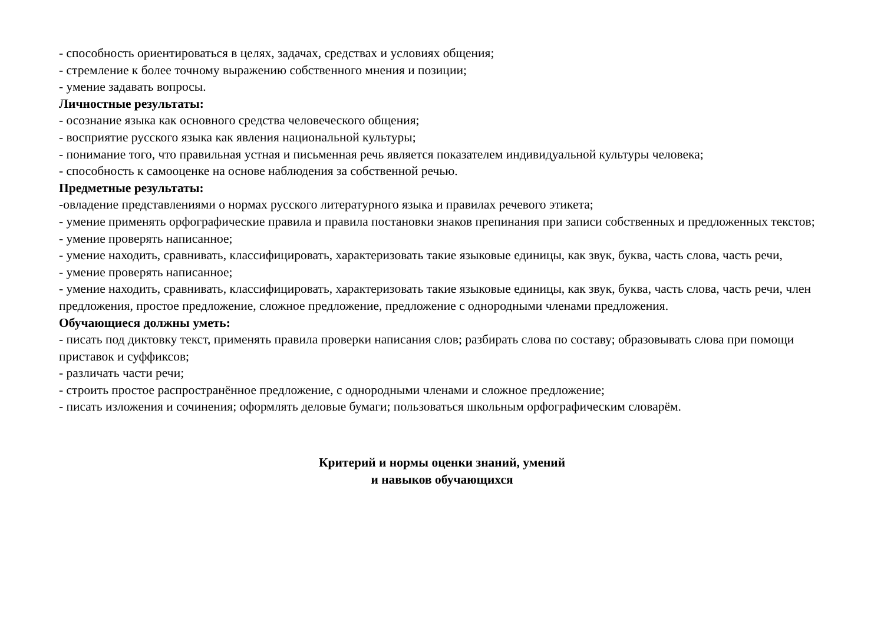- способность ориентироваться в целях, задачах, средствах и условиях общения;
- стремление к более точному выражению собственного мнения и позиции;
- умение задавать вопросы.
Личностные результаты:
- осознание языка как основного средства человеческого общения;
- восприятие русского языка как явления национальной культуры;
- понимание того, что правильная устная и письменная речь является показателем индивидуальной культуры человека;
- способность к самооценке на основе наблюдения за собственной речью.
Предметные результаты:
-овладение представлениями о нормах русского литературного языка и правилах речевого этикета;
- умение применять орфографические правила и правила постановки знаков препинания при записи собственных и предложенных текстов;
- умение проверять написанное;
- умение находить, сравнивать, классифицировать, характеризовать такие языковые единицы, как звук, буква, часть слова, часть речи,
- умение проверять написанное;
- умение находить, сравнивать, классифицировать, характеризовать такие языковые единицы, как звук, буква, часть слова, часть речи, член предложения, простое предложение, сложное предложение, предложение с однородными членами предложения.
Обучающиеся должны уметь:
- писать под диктовку текст, применять правила проверки написания слов; разбирать слова по составу; образовывать слова при помощи приставок и суффиксов;
- различать части речи;
- строить простое распространённое предложение, с однородными членами и сложное предложение;
- писать изложения и сочинения; оформлять деловые бумаги; пользоваться школьным орфографическим словарём.
Критерий и нормы оценки знаний, умений
и навыков обучающихся